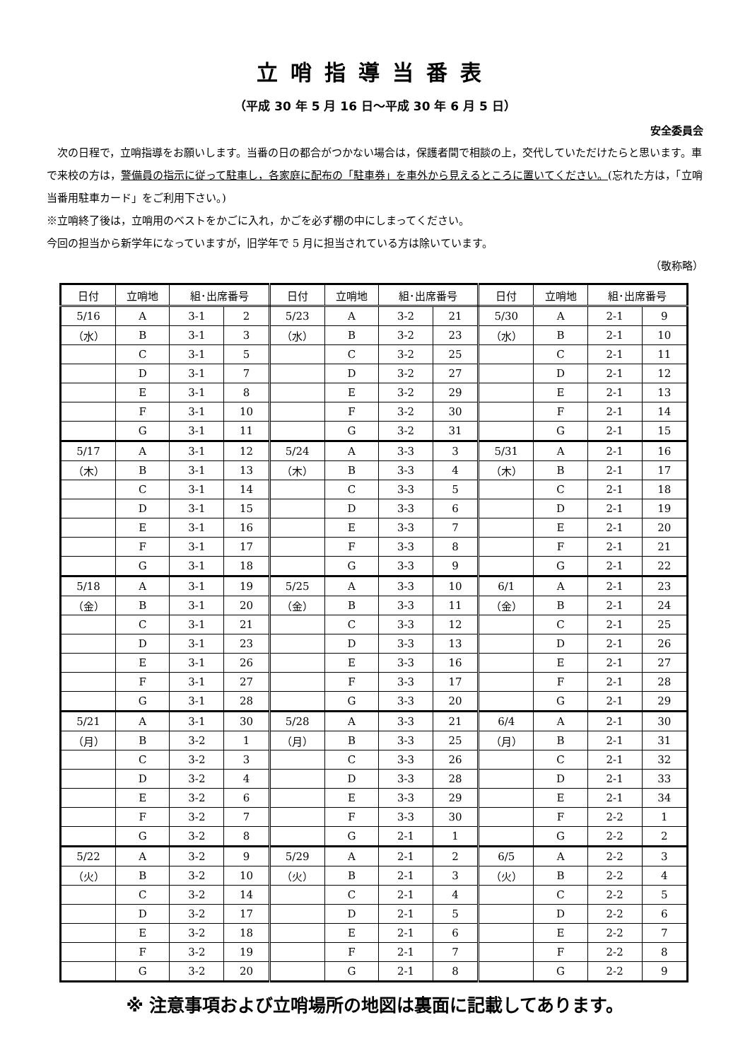立哨指導当番表
（平成 30 年 5 月 16 日〜平成 30 年 6 月 5 日）
安全委員会
　次の日程で，立哨指導をお願いします。当番の日の都合がつかない場合は，保護者間で相談の上，交代していただけたらと思います。車で来校の方は，警備員の指示に従って駐車し，各家庭に配布の「駐車券」を車外から見えるところに置いてください。(忘れた方は，「立哨当番用駐車カード」をご利用下さい。)
※立哨終了後は，立哨用のベストをかごに入れ，かごを必ず棚の中にしまってください。
今回の担当から新学年になっていますが，旧学年で 5 月に担当されている方は除いています。
（敬称略）
| 日付 | 立哨地 | 組･出席番号 | | 日付 | 立哨地 | 組･出席番号 | | 日付 | 立哨地 | 組･出席番号 | |
| --- | --- | --- | --- | --- | --- | --- | --- | --- | --- | --- | --- |
| 5/16 | A | 3-1 | 2 | 5/23 | A | 3-2 | 21 | 5/30 | A | 2-1 | 9 |
| （水） | B | 3-1 | 3 | （水） | B | 3-2 | 23 | （水） | B | 2-1 | 10 |
| | C | 3-1 | 5 | | C | 3-2 | 25 | | C | 2-1 | 11 |
| | D | 3-1 | 7 | | D | 3-2 | 27 | | D | 2-1 | 12 |
| | E | 3-1 | 8 | | E | 3-2 | 29 | | E | 2-1 | 13 |
| | F | 3-1 | 10 | | F | 3-2 | 30 | | F | 2-1 | 14 |
| | G | 3-1 | 11 | | G | 3-2 | 31 | | G | 2-1 | 15 |
| 5/17 | A | 3-1 | 12 | 5/24 | A | 3-3 | 3 | 5/31 | A | 2-1 | 16 |
| （木） | B | 3-1 | 13 | （木） | B | 3-3 | 4 | （木） | B | 2-1 | 17 |
| | C | 3-1 | 14 | | C | 3-3 | 5 | | C | 2-1 | 18 |
| | D | 3-1 | 15 | | D | 3-3 | 6 | | D | 2-1 | 19 |
| | E | 3-1 | 16 | | E | 3-3 | 7 | | E | 2-1 | 20 |
| | F | 3-1 | 17 | | F | 3-3 | 8 | | F | 2-1 | 21 |
| | G | 3-1 | 18 | | G | 3-3 | 9 | | G | 2-1 | 22 |
| 5/18 | A | 3-1 | 19 | 5/25 | A | 3-3 | 10 | 6/1 | A | 2-1 | 23 |
| （金） | B | 3-1 | 20 | （金） | B | 3-3 | 11 | （金） | B | 2-1 | 24 |
| | C | 3-1 | 21 | | C | 3-3 | 12 | | C | 2-1 | 25 |
| | D | 3-1 | 23 | | D | 3-3 | 13 | | D | 2-1 | 26 |
| | E | 3-1 | 26 | | E | 3-3 | 16 | | E | 2-1 | 27 |
| | F | 3-1 | 27 | | F | 3-3 | 17 | | F | 2-1 | 28 |
| | G | 3-1 | 28 | | G | 3-3 | 20 | | G | 2-1 | 29 |
| 5/21 | A | 3-1 | 30 | 5/28 | A | 3-3 | 21 | 6/4 | A | 2-1 | 30 |
| （月） | B | 3-2 | 1 | （月） | B | 3-3 | 25 | （月） | B | 2-1 | 31 |
| | C | 3-2 | 3 | | C | 3-3 | 26 | | C | 2-1 | 32 |
| | D | 3-2 | 4 | | D | 3-3 | 28 | | D | 2-1 | 33 |
| | E | 3-2 | 6 | | E | 3-3 | 29 | | E | 2-1 | 34 |
| | F | 3-2 | 7 | | F | 3-3 | 30 | | F | 2-2 | 1 |
| | G | 3-2 | 8 | | G | 2-1 | 1 | | G | 2-2 | 2 |
| 5/22 | A | 3-2 | 9 | 5/29 | A | 2-1 | 2 | 6/5 | A | 2-2 | 3 |
| （火） | B | 3-2 | 10 | （火） | B | 2-1 | 3 | （火） | B | 2-2 | 4 |
| | C | 3-2 | 14 | | C | 2-1 | 4 | | C | 2-2 | 5 |
| | D | 3-2 | 17 | | D | 2-1 | 5 | | D | 2-2 | 6 |
| | E | 3-2 | 18 | | E | 2-1 | 6 | | E | 2-2 | 7 |
| | F | 3-2 | 19 | | F | 2-1 | 7 | | F | 2-2 | 8 |
| | G | 3-2 | 20 | | G | 2-1 | 8 | | G | 2-2 | 9 |
※ 注意事項および立哨場所の地図は裏面に記載してあります。